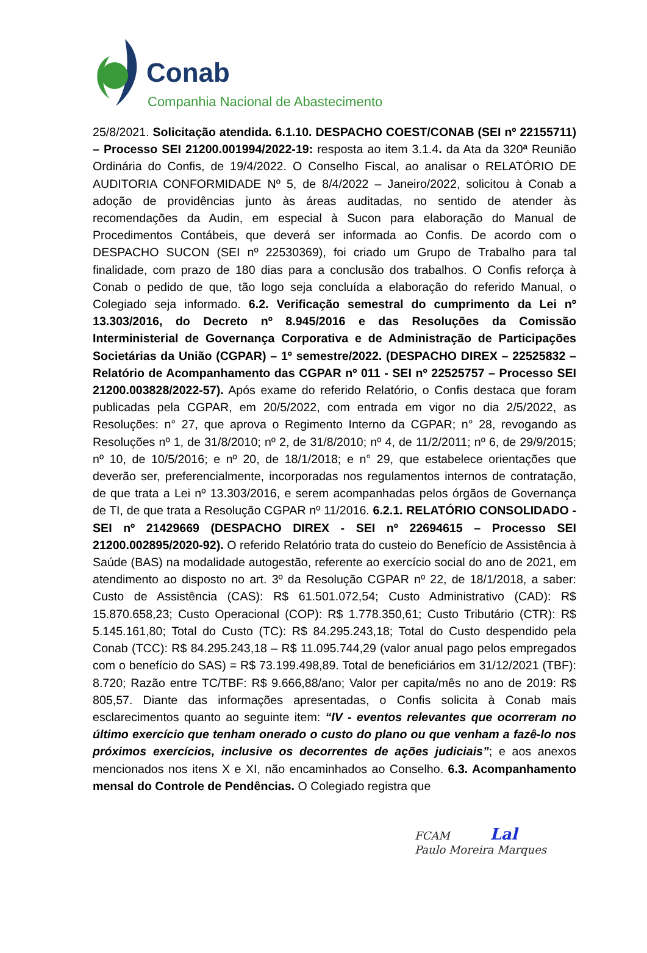Conab
Companhia Nacional de Abastecimento
25/8/2021. Solicitação atendida. 6.1.10. DESPACHO COEST/CONAB (SEI nº 22155711) – Processo SEI 21200.001994/2022-19: resposta ao item 3.1.4. da Ata da 320ª Reunião Ordinária do Confis, de 19/4/2022. O Conselho Fiscal, ao analisar o RELATÓRIO DE AUDITORIA CONFORMIDADE Nº 5, de 8/4/2022 – Janeiro/2022, solicitou à Conab a adoção de providências junto às áreas auditadas, no sentido de atender às recomendações da Audin, em especial à Sucon para elaboração do Manual de Procedimentos Contábeis, que deverá ser informada ao Confis. De acordo com o DESPACHO SUCON (SEI nº 22530369), foi criado um Grupo de Trabalho para tal finalidade, com prazo de 180 dias para a conclusão dos trabalhos. O Confis reforça à Conab o pedido de que, tão logo seja concluída a elaboração do referido Manual, o Colegiado seja informado. 6.2. Verificação semestral do cumprimento da Lei nº 13.303/2016, do Decreto nº 8.945/2016 e das Resoluções da Comissão Interministerial de Governança Corporativa e de Administração de Participações Societárias da União (CGPAR) – 1º semestre/2022. (DESPACHO DIREX – 22525832 – Relatório de Acompanhamento das CGPAR nº 011 - SEI nº 22525757 – Processo SEI 21200.003828/2022-57). Após exame do referido Relatório, o Confis destaca que foram publicadas pela CGPAR, em 20/5/2022, com entrada em vigor no dia 2/5/2022, as Resoluções: n° 27, que aprova o Regimento Interno da CGPAR; n° 28, revogando as Resoluções nº 1, de 31/8/2010; nº 2, de 31/8/2010; nº 4, de 11/2/2011; nº 6, de 29/9/2015; nº 10, de 10/5/2016; e nº 20, de 18/1/2018; e n° 29, que estabelece orientações que deverão ser, preferencialmente, incorporadas nos regulamentos internos de contratação, de que trata a Lei nº 13.303/2016, e serem acompanhadas pelos órgãos de Governança de TI, de que trata a Resolução CGPAR nº 11/2016. 6.2.1. RELATÓRIO CONSOLIDADO - SEI nº 21429669 (DESPACHO DIREX - SEI nº 22694615 – Processo SEI 21200.002895/2020-92). O referido Relatório trata do custeio do Benefício de Assistência à Saúde (BAS) na modalidade autogestão, referente ao exercício social do ano de 2021, em atendimento ao disposto no art. 3º da Resolução CGPAR nº 22, de 18/1/2018, a saber: Custo de Assistência (CAS): R$ 61.501.072,54; Custo Administrativo (CAD): R$ 15.870.658,23; Custo Operacional (COP): R$ 1.778.350,61; Custo Tributário (CTR): R$ 5.145.161,80; Total do Custo (TC): R$ 84.295.243,18; Total do Custo despendido pela Conab (TCC): R$ 84.295.243,18 – R$ 11.095.744,29 (valor anual pago pelos empregados com o benefício do SAS) = R$ 73.199.498,89. Total de beneficiários em 31/12/2021 (TBF): 8.720; Razão entre TC/TBF: R$ 9.666,88/ano; Valor per capita/mês no ano de 2019: R$ 805,57. Diante das informações apresentadas, o Confis solicita à Conab mais esclarecimentos quanto ao seguinte item: “IV - eventos relevantes que ocorreram no último exercício que tenham onerado o custo do plano ou que venham a fazê-lo nos próximos exercícios, inclusive os decorrentes de ações judiciais”; e aos anexos mencionados nos itens X e XI, não encaminhados ao Conselho. 6.3. Acompanhamento mensal do Controle de Pendências. O Colegiado registra que
FCAM Lal
Paulo Moreira Marques